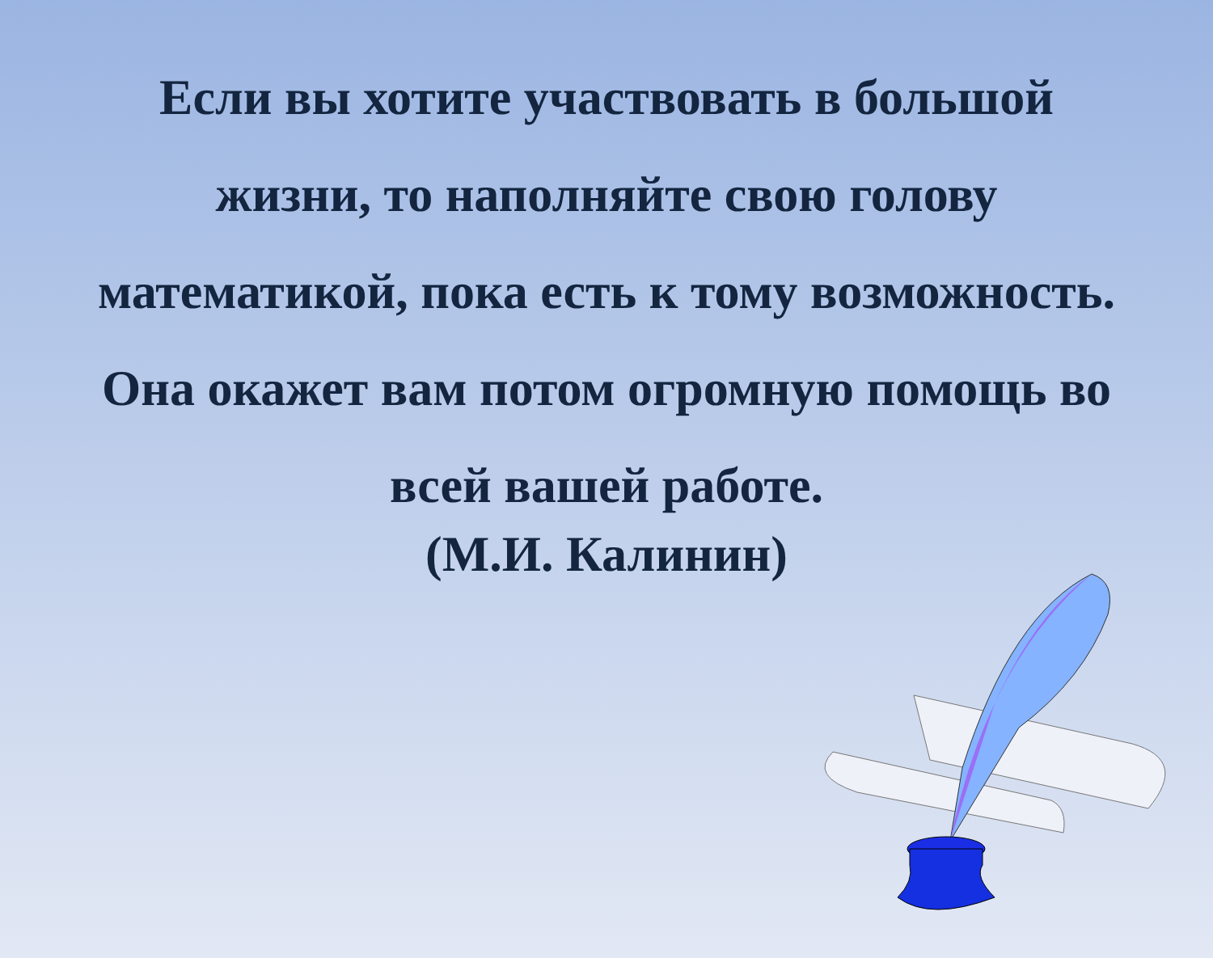Если вы хотите участвовать в большой жизни, то наполняйте свою голову математикой, пока есть к тому возможность. Она окажет вам потом огромную помощь во всей вашей работе.
(М.И. Калинин)